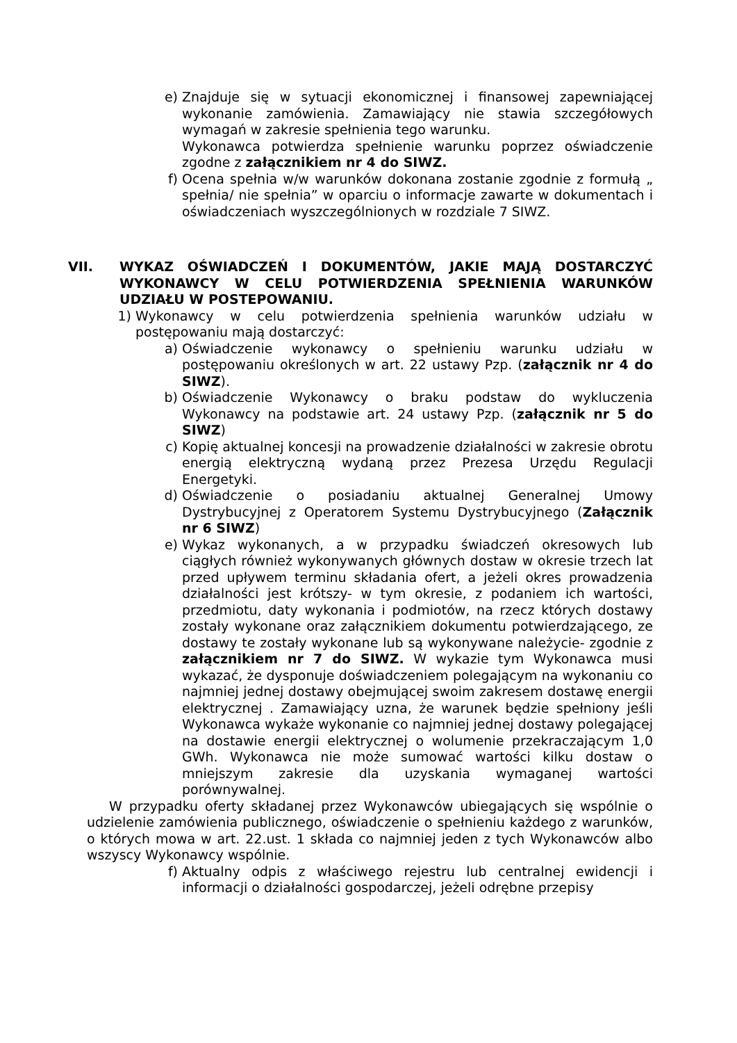e) Znajduje się w sytuacji ekonomicznej i finansowej zapewniającej wykonanie zamówienia. Zamawiający nie stawia szczegółowych wymagań w zakresie spełnienia tego warunku.
Wykonawca potwierdza spełnienie warunku poprzez oświadczenie zgodne z załącznikiem nr 4 do SIWZ.
f) Ocena spełnia w/w warunków dokonana zostanie zgodnie z formułą „ spełnia/ nie spełnia” w oparciu o informacje zawarte w dokumentach i oświadczeniach wyszczególnionych w rozdziale 7 SIWZ.
VII. WYKAZ OŚWIADCZEŃ I DOKUMENTÓW, JAKIE MAJĄ DOSTARCZYĆ WYKONAWCY W CELU POTWIERDZENIA SPEŁNIENIA WARUNKÓW UDZIAŁU W POSTEPOWANIU.
1) Wykonawcy w celu potwierdzenia spełnienia warunków udziału w postępowaniu mają dostarczyć:
a) Oświadczenie wykonawcy o spełnieniu warunku udziału w postępowaniu określonych w art. 22 ustawy Pzp. (załącznik nr 4 do SIWZ).
b) Oświadczenie Wykonawcy o braku podstaw do wykluczenia Wykonawcy na podstawie art. 24 ustawy Pzp. (załącznik nr 5 do SIWZ)
c) Kopię aktualnej koncesji na prowadzenie działalności w zakresie obrotu energią elektryczną wydaną przez Prezesa Urzędu Regulacji Energetyki.
d) Oświadczenie o posiadaniu aktualnej Generalnej Umowy Dystrybucyjnej z Operatorem Systemu Dystrybucyjnego (Załącznik nr 6 SIWZ)
e) Wykaz wykonanych, a w przypadku świadczeń okresowych lub ciągłych również wykonywanych głównych dostaw w okresie trzech lat przed upływem terminu składania ofert, a jeżeli okres prowadzenia działalności jest krótszy- w tym okresie, z podaniem ich wartości, przedmiotu, daty wykonania i podmiotów, na rzecz których dostawy zostały wykonane oraz załącznikiem dokumentu potwierdzającego, ze dostawy te zostały wykonane lub są wykonywane należycie- zgodnie z załącznikiem nr 7 do SIWZ. W wykazie tym Wykonawca musi wykazać, że dysponuje doświadczeniem polegającym na wykonaniu co najmniej jednej dostawy obejmującej swoim zakresem dostawę energii elektrycznej . Zamawiający uzna, że warunek będzie spełniony jeśli Wykonawca wykaże wykonanie co najmniej jednej dostawy polegającej na dostawie energii elektrycznej o wolumenie przekraczającym 1,0 GWh. Wykonawca nie może sumować wartości kilku dostaw o mniejszym zakresie dla uzyskania wymaganej wartości porównywalnej.
W przypadku oferty składanej przez Wykonawców ubiegających się wspólnie o udzielenie zamówienia publicznego, oświadczenie o spełnieniu każdego z warunków, o których mowa w art. 22.ust. 1 składa co najmniej jeden z tych Wykonawców albo wszyscy Wykonawcy wspólnie.
f) Aktualny odpis z właściwego rejestru lub centralnej ewidencji i informacji o działalności gospodarczej, jeżeli odrębne przepisy